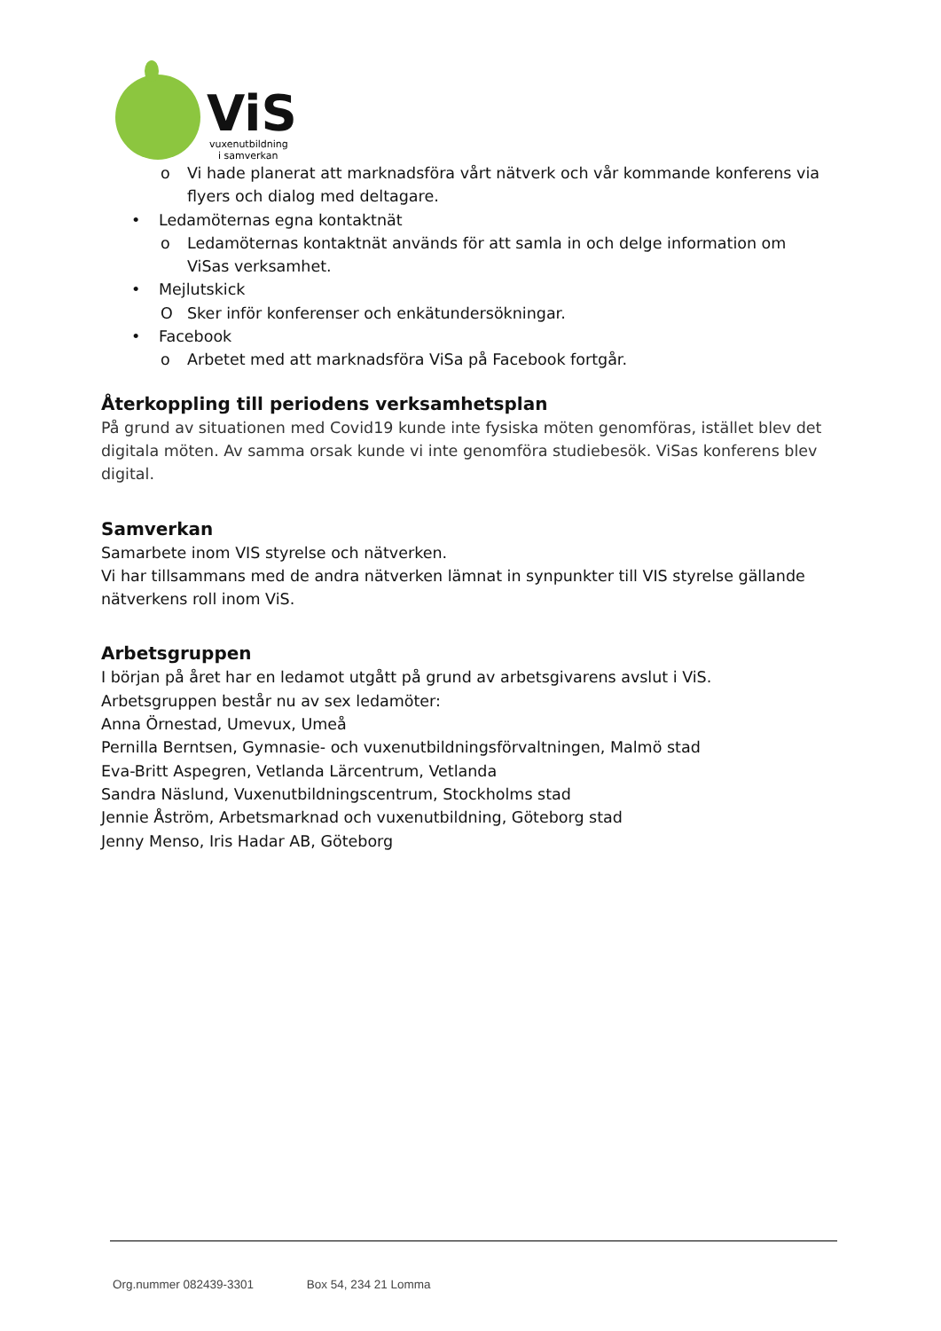ViS
vuxenutbildning
i samverkan
o Vi hade planerat att marknadsföra vårt nätverk och vår kommande konferens via flyers och dialog med deltagare.
• Ledamöternas egna kontaktnät
o Ledamöternas kontaktnät används för att samla in och delge information om ViSas verksamhet.
• Mejlutskick
O Sker inför konferenser och enkätundersökningar.
• Facebook
o Arbetet med att marknadsföra ViSa på Facebook fortgår.
Återkoppling till periodens verksamhetsplan
På grund av situationen med Covid19 kunde inte fysiska möten genomföras, istället blev det digitala möten. Av samma orsak kunde vi inte genomföra studiebesök. ViSas konferens blev digital.
Samverkan
Samarbete inom VIS styrelse och nätverken.
Vi har tillsammans med de andra nätverken lämnat in synpunkter till VIS styrelse gällande nätverkens roll inom ViS.
Arbetsgruppen
I början på året har en ledamot utgått på grund av arbetsgivarens avslut i ViS.
Arbetsgruppen består nu av sex ledamöter:
Anna Örnestad, Umevux, Umeå
Pernilla Berntsen, Gymnasie- och vuxenutbildningsförvaltningen, Malmö stad
Eva-Britt Aspegren, Vetlanda Lärcentrum, Vetlanda
Sandra Näslund, Vuxenutbildningscentrum, Stockholms stad
Jennie Åström, Arbetsmarknad och vuxenutbildning, Göteborg stad
Jenny Menso, Iris Hadar AB, Göteborg
Org.nummer 082439-3301 Box 54, 234 21 Lomma